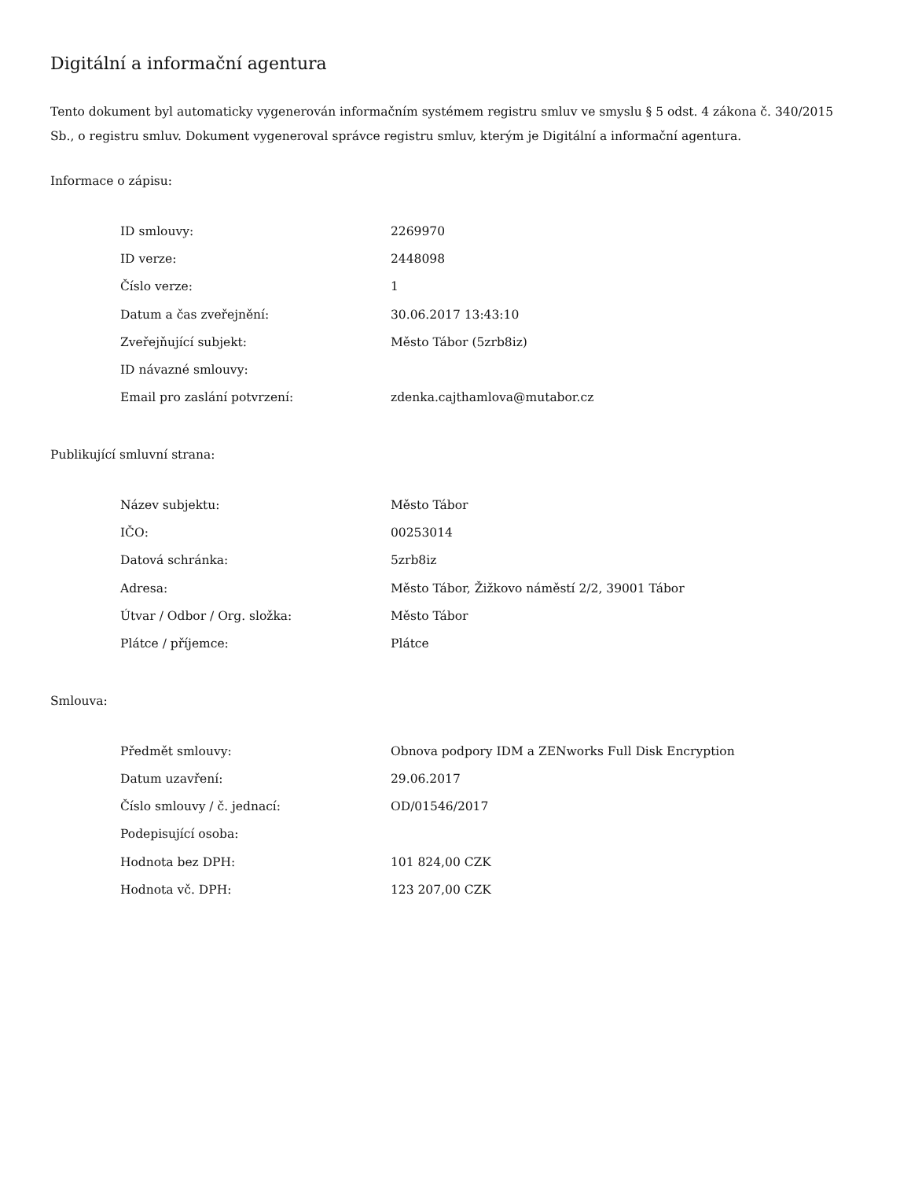Digitální a informační agentura
Tento dokument byl automaticky vygenerován informačním systémem registru smluv ve smyslu § 5 odst. 4 zákona č. 340/2015 Sb., o registru smluv. Dokument vygeneroval správce registru smluv, kterým je Digitální a informační agentura.
Informace o zápisu:
| ID smlouvy: | 2269970 |
| ID verze: | 2448098 |
| Číslo verze: | 1 |
| Datum a čas zveřejnění: | 30.06.2017 13:43:10 |
| Zveřejňující subjekt: | Město Tábor (5zrb8iz) |
| ID návazné smlouvy: | |
| Email pro zaslání potvrzení: | zdenka.cajthamlova@mutabor.cz |
Publikující smluvní strana:
| Název subjektu: | Město Tábor |
| IČO: | 00253014 |
| Datová schránka: | 5zrb8iz |
| Adresa: | Město Tábor, Žižkovo náměstí 2/2, 39001 Tábor |
| Útvar / Odbor / Org. složka: | Město Tábor |
| Plátce / příjemce: | Plátce |
Smlouva:
| Předmět smlouvy: | Obnova podpory IDM a ZENworks Full Disk Encryption |
| Datum uzavření: | 29.06.2017 |
| Číslo smlouvy / č. jednací: | OD/01546/2017 |
| Podepisující osoba: | |
| Hodnota bez DPH: | 101 824,00 CZK |
| Hodnota vč. DPH: | 123 207,00 CZK |